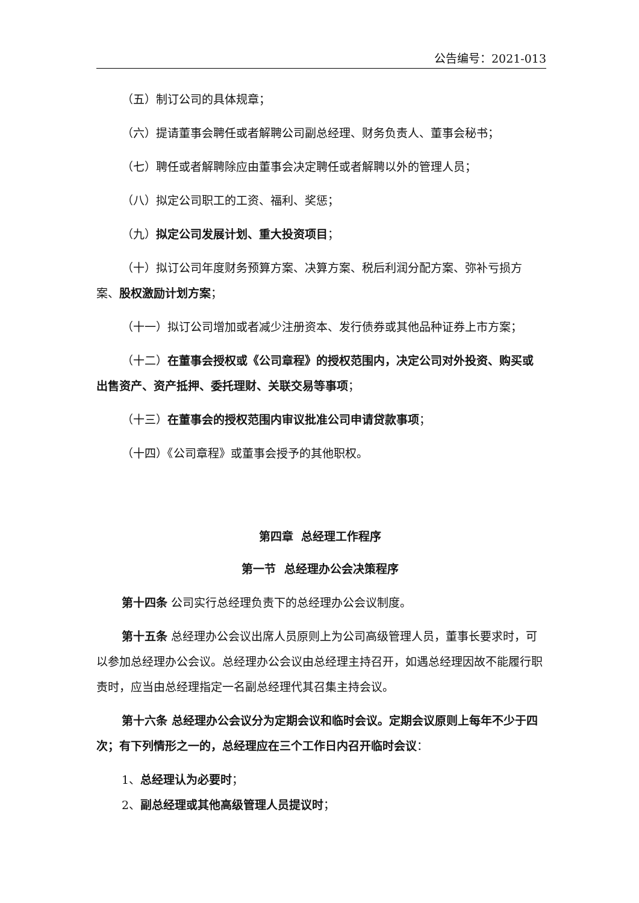公告编号：2021-013
（五）制订公司的具体规章；
（六）提请董事会聘任或者解聘公司副总经理、财务负责人、董事会秘书；
（七）聘任或者解聘除应由董事会决定聘任或者解聘以外的管理人员；
（八）拟定公司职工的工资、福利、奖惩；
（九）拟定公司发展计划、重大投资项目；
（十）拟订公司年度财务预算方案、决算方案、税后利润分配方案、弥补亏损方案、股权激励计划方案；
（十一）拟订公司增加或者减少注册资本、发行债券或其他品种证券上市方案；
（十二）在董事会授权或《公司章程》的授权范围内，决定公司对外投资、购买或出售资产、资产抵押、委托理财、关联交易等事项；
（十三）在董事会的授权范围内审议批准公司申请贷款事项；
（十四）《公司章程》或董事会授予的其他职权。
第四章 总经理工作程序
第一节 总经理办公会决策程序
第十四条 公司实行总经理负责下的总经理办公会议制度。
第十五条 总经理办公会议出席人员原则上为公司高级管理人员，董事长要求时，可以参加总经理办公会议。总经理办公会议由总经理主持召开，如遇总经理因故不能履行职责时，应当由总经理指定一名副总经理代其召集主持会议。
第十六条 总经理办公会议分为定期会议和临时会议。定期会议原则上每年不少于四次；有下列情形之一的，总经理应在三个工作日内召开临时会议：
1、总经理认为必要时；
2、副总经理或其他高级管理人员提议时；